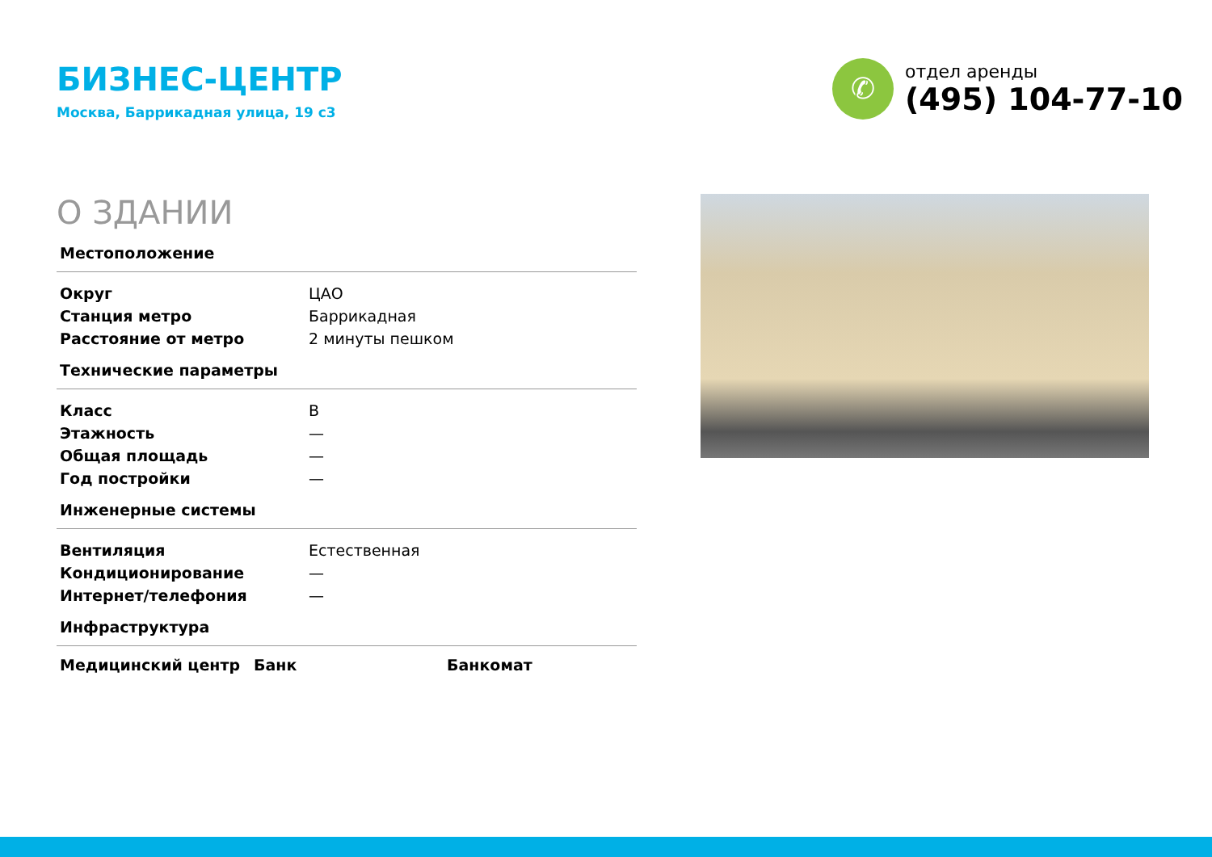БИЗНЕС-ЦЕНТР
Москва, Баррикадная улица, 19 с3
✆
отдел аренды
(495) 104-77-10
О ЗДАНИИ
Местоположение
| Округ | ЦАО |
| Станция метро | Баррикадная |
| Расстояние от метро | 2 минуты пешком |
Технические параметры
| Класс | B |
| Этажность | — |
| Общая площадь | — |
| Год постройки | — |
Инженерные системы
| Вентиляция | Естественная |
| Кондиционирование | — |
| Интернет/телефония | — |
Инфраструктура
Медицинский центр Банк Банкомат